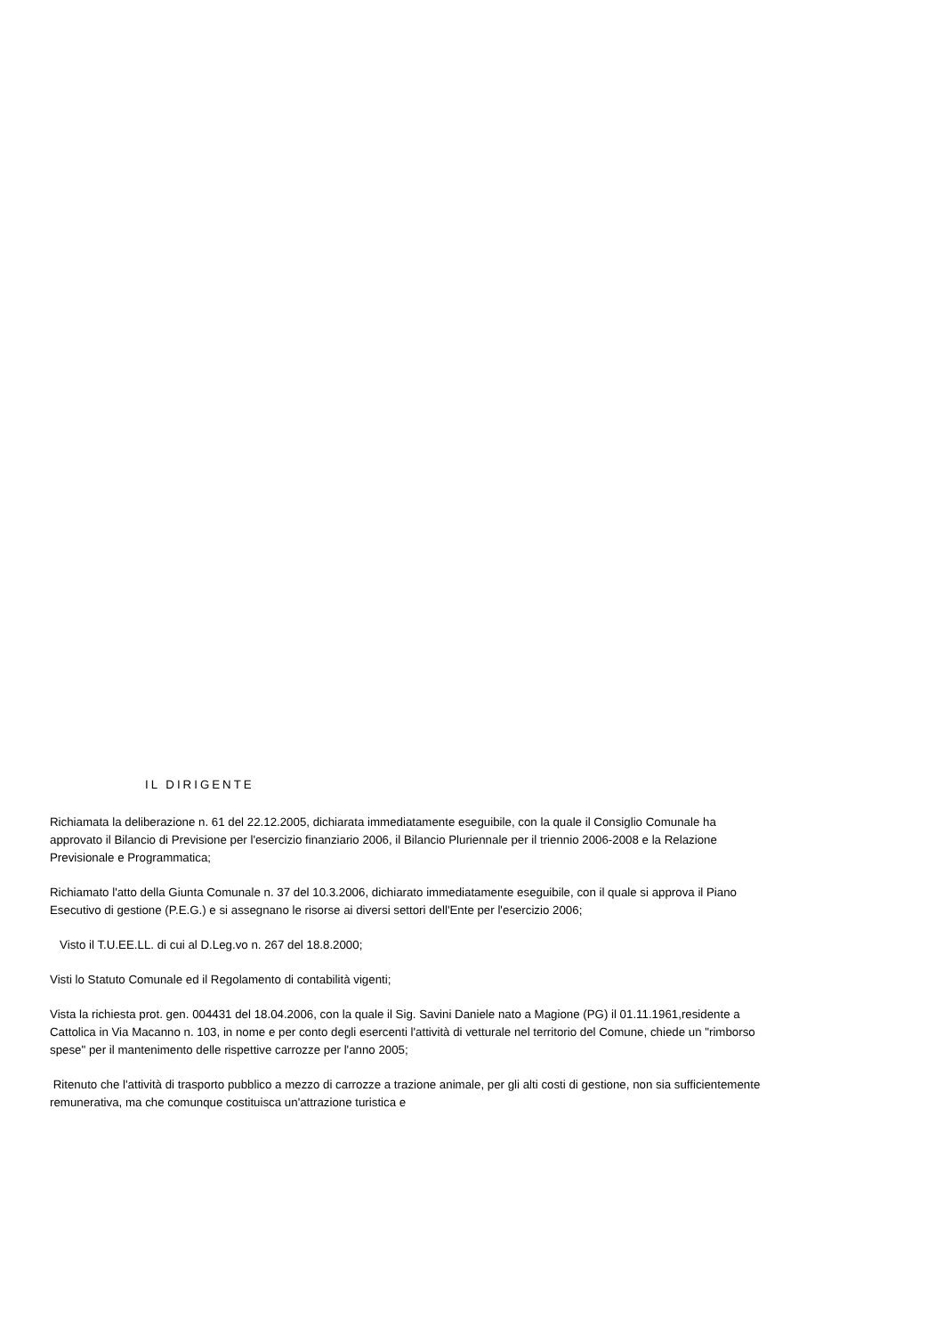IL DIRIGENTE
Richiamata la deliberazione n. 61 del 22.12.2005, dichiarata immediatamente eseguibile, con la quale il Consiglio Comunale ha approvato il Bilancio di Previsione per l'esercizio finanziario 2006, il Bilancio Pluriennale per il triennio 2006-2008 e la Relazione Previsionale e Programmatica;
Richiamato l'atto della Giunta Comunale n. 37 del 10.3.2006, dichiarato immediatamente eseguibile, con il quale si approva il Piano Esecutivo di gestione (P.E.G.) e si assegnano le risorse ai diversi settori dell'Ente per l'esercizio 2006;
Visto il T.U.EE.LL. di cui al D.Leg.vo n. 267 del 18.8.2000;
Visti lo Statuto Comunale ed il Regolamento di contabilità vigenti;
Vista la richiesta prot. gen. 004431 del 18.04.2006, con la quale il Sig. Savini Daniele nato a Magione (PG) il 01.11.1961,residente a Cattolica in Via Macanno n. 103, in nome e per conto degli esercenti l'attività di vetturale nel territorio del Comune, chiede un "rimborso spese" per il mantenimento delle rispettive carrozze per l'anno 2005;
Ritenuto che l'attività di trasporto pubblico a mezzo di carrozze a trazione animale, per gli alti costi di gestione, non sia sufficientemente remunerativa, ma che comunque costituisca un'attrazione turistica e